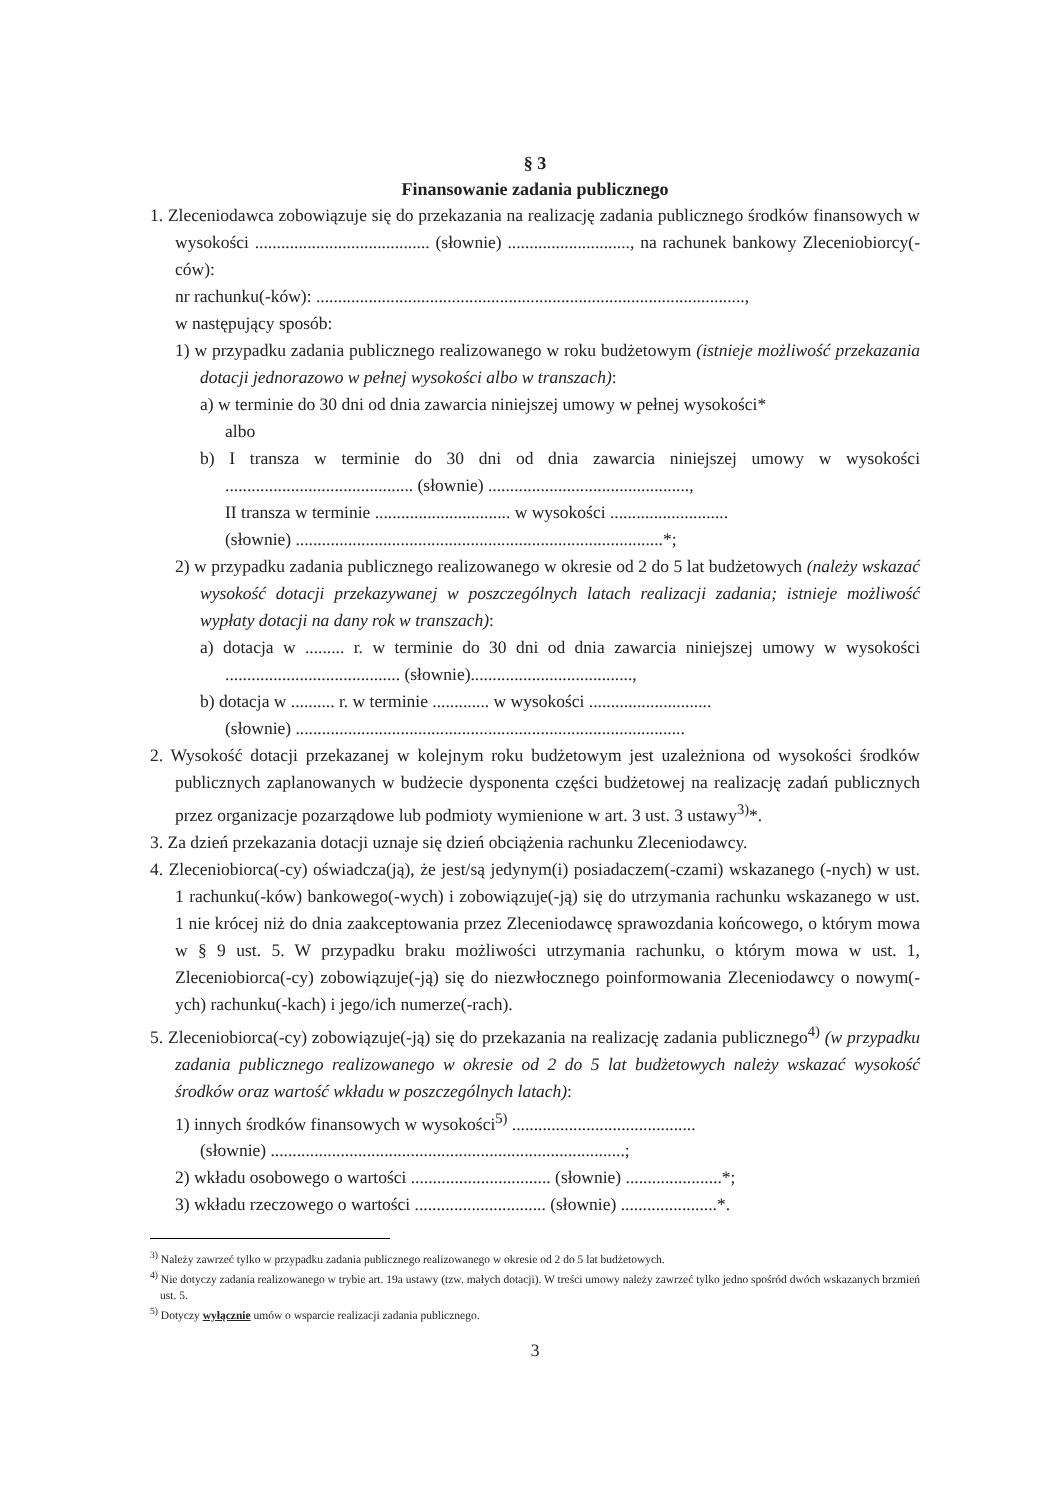§ 3
Finansowanie zadania publicznego
1. Zleceniodawca zobowiązuje się do przekazania na realizację zadania publicznego środków finansowych w wysokości ........................................ (słownie) ............................, na rachunek bankowy Zleceniobiorcy(-ców):
nr rachunku(-ków): ..................................................................................................,
w następujący sposób:
1) w przypadku zadania publicznego realizowanego w roku budżetowym (istnieje możliwość przekazania dotacji jednorazowo w pełnej wysokości albo w transzach):
a) w terminie do 30 dni od dnia zawarcia niniejszej umowy w pełnej wysokości*
albo
b) I transza w terminie do 30 dni od dnia zawarcia niniejszej umowy w wysokości ........................................... (słownie) ..............................................,
II transza w terminie ............................... w wysokości ...........................
(słownie) ....................................................................................*;
2) w przypadku zadania publicznego realizowanego w okresie od 2 do 5 lat budżetowych (należy wskazać wysokość dotacji przekazywanej w poszczególnych latach realizacji zadania; istnieje możliwość wypłaty dotacji na dany rok w transzach):
a) dotacja w ......... r. w terminie do 30 dni od dnia zawarcia niniejszej umowy w wysokości ........................................ (słownie).....................................,
b) dotacja w .......... r. w terminie ............. w wysokości ............................
(słownie) .........................................................................................
2. Wysokość dotacji przekazanej w kolejnym roku budżetowym jest uzależniona od wysokości środków publicznych zaplanowanych w budżecie dysponenta części budżetowej na realizację zadań publicznych przez organizacje pozarządowe lub podmioty wymienione w art. 3 ust. 3 ustawy<sup>3)</sup>*.
3. Za dzień przekazania dotacji uznaje się dzień obciążenia rachunku Zleceniodawcy.
4. Zleceniobiorca(-cy) oświadcza(ją), że jest/są jedynym(i) posiadaczem(-czami) wskazanego (-nych) w ust. 1 rachunku(-ków) bankowego(-wych) i zobowiązuje(-ją) się do utrzymania rachunku wskazanego w ust. 1 nie krócej niż do dnia zaakceptowania przez Zleceniodawcę sprawozdania końcowego, o którym mowa w § 9 ust. 5. W przypadku braku możliwości utrzymania rachunku, o którym mowa w ust. 1, Zleceniobiorca(-cy) zobowiązuje(-ją) się do niezwłocznego poinformowania Zleceniodawcy o nowym(-ych) rachunku(-kach) i jego/ich numerze(-rach).
5. Zleceniobiorca(-cy) zobowiązuje(-ją) się do przekazania na realizację zadania publicznego<sup>4)</sup> (w przypadku zadania publicznego realizowanego w okresie od 2 do 5 lat budżetowych należy wskazać wysokość środków oraz wartość wkładu w poszczególnych latach):
1) innych środków finansowych w wysokości<sup>5)</sup> ..........................................
(słownie) .................................................................................;
2) wkładu osobowego o wartości ................................ (słownie) ......................*;
3) wkładu rzeczowego o wartości .............................. (słownie) ......................*.
<sup>3)</sup> Należy zawrzeć tylko w przypadku zadania publicznego realizowanego w okresie od 2 do 5 lat budżetowych.
<sup>4)</sup> Nie dotyczy zadania realizowanego w trybie art. 19a ustawy (tzw. małych dotacji). W treści umowy należy zawrzeć tylko jedno spośród dwóch wskazanych brzmień ust. 5.
<sup>5)</sup> Dotyczy wyłącznie umów o wsparcie realizacji zadania publicznego.
3